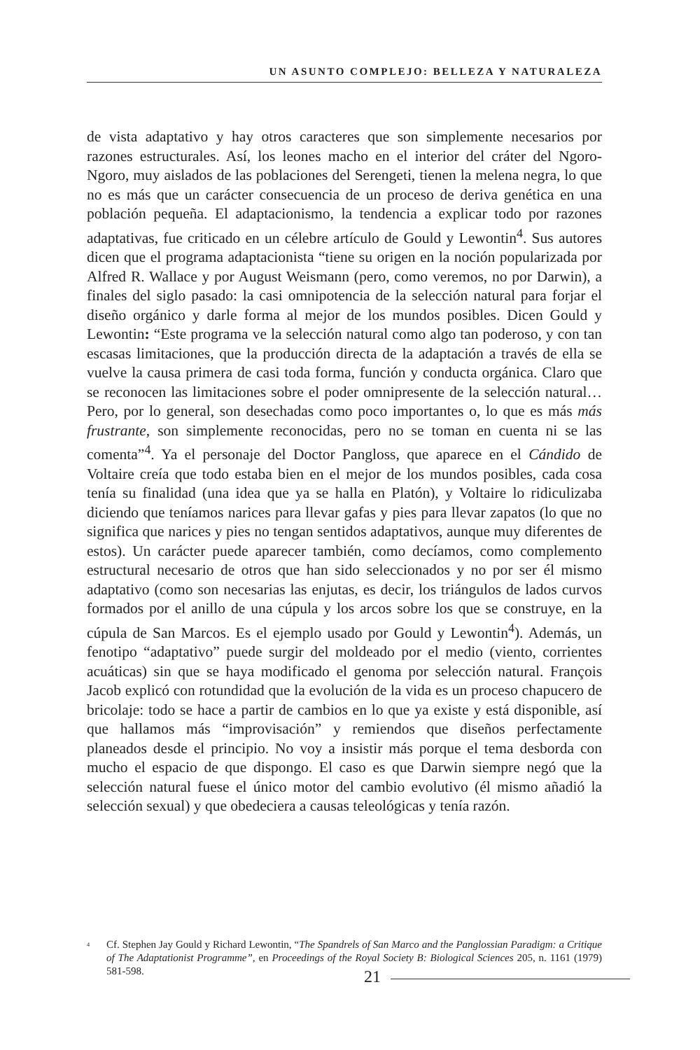UN ASUNTO COMPLEJO: BELLEZA Y NATURALEZA
de vista adaptativo y hay otros caracteres que son simplemente necesarios por razones estructurales. Así, los leones macho en el interior del cráter del Ngoro-Ngoro, muy aislados de las poblaciones del Serengeti, tienen la melena negra, lo que no es más que un carácter consecuencia de un proceso de deriva genética en una población pequeña. El adaptacionismo, la tendencia a explicar todo por razones adaptativas, fue criticado en un célebre artículo de Gould y Lewontin<sup>4</sup>. Sus autores dicen que el programa adaptacionista “tiene su origen en la noción popularizada por Alfred R. Wallace y por August Weismann (pero, como veremos, no por Darwin), a finales del siglo pasado: la casi omnipotencia de la selección natural para forjar el diseño orgánico y darle forma al mejor de los mundos posibles. Dicen Gould y Lewontin: “Este programa ve la selección natural como algo tan poderoso, y con tan escasas limitaciones, que la producción directa de la adaptación a través de ella se vuelve la causa primera de casi toda forma, función y conducta orgánica. Claro que se reconocen las limitaciones sobre el poder omnipresente de la selección natural… Pero, por lo general, son desechadas como poco importantes o, lo que es más más frustrante, son simplemente reconocidas, pero no se toman en cuenta ni se las comenta”<sup>4</sup>. Ya el personaje del Doctor Pangloss, que aparece en el Cándido de Voltaire creía que todo estaba bien en el mejor de los mundos posibles, cada cosa tenía su finalidad (una idea que ya se halla en Platón), y Voltaire lo ridiculizaba diciendo que teníamos narices para llevar gafas y pies para llevar zapatos (lo que no significa que narices y pies no tengan sentidos adaptativos, aunque muy diferentes de estos). Un carácter puede aparecer también, como decíamos, como complemento estructural necesario de otros que han sido seleccionados y no por ser él mismo adaptativo (como son necesarias las enjutas, es decir, los triángulos de lados curvos formados por el anillo de una cúpula y los arcos sobre los que se construye, en la cúpula de San Marcos. Es el ejemplo usado por Gould y Lewontin<sup>4</sup>). Además, un fenotipo “adaptativo” puede surgir del moldeado por el medio (viento, corrientes acuáticas) sin que se haya modificado el genoma por selección natural. François Jacob explicó con rotundidad que la evolución de la vida es un proceso chapucero de bricolaje: todo se hace a partir de cambios en lo que ya existe y está disponible, así que hallamos más “improvisación” y remiendos que diseños perfectamente planeados desde el principio. No voy a insistir más porque el tema desborda con mucho el espacio de que dispongo. El caso es que Darwin siempre negó que la selección natural fuese el único motor del cambio evolutivo (él mismo añadió la selección sexual) y que obedeciera a causas teleológicas y tenía razón.
<sup>4</sup> Cf. Stephen Jay Gould y Richard Lewontin, “The Spandrels of San Marco and the Panglossian Paradigm: a Critique of The Adaptationist Programme”, en Proceedings of the Royal Society B: Biological Sciences 205, n. 1161 (1979) 581-598.
21